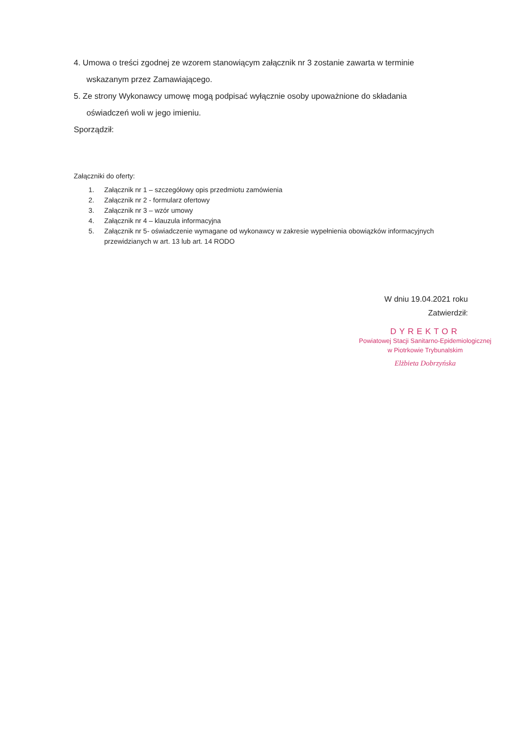4. Umowa o treści zgodnej ze wzorem stanowiącym załącznik nr 3 zostanie zawarta w terminie
wskazanym przez Zamawiającego.
5. Ze strony Wykonawcy umowę mogą podpisać wyłącznie osoby upoważnione do składania
oświadczeń woli w jego imieniu.
Sporządził:
Załączniki do oferty:
1. Załącznik nr 1 – szczegółowy opis przedmiotu zamówienia
2. Załącznik nr 2 - formularz ofertowy
3. Załącznik nr 3 – wzór umowy
4. Załącznik nr 4 – klauzula informacyjna
5. Załącznik nr 5- oświadczenie wymagane od wykonawcy w zakresie wypełnienia obowiązków informacyjnych przewidzianych w art. 13 lub art. 14 RODO
W dniu 19.04.2021 roku
Zatwierdził:
DYREKTOR
Powiatowej Stacji Sanitarno-Epidemiologicznej
w Piotrkowie Trybunalskim
Elżbieta Dobrzyńska